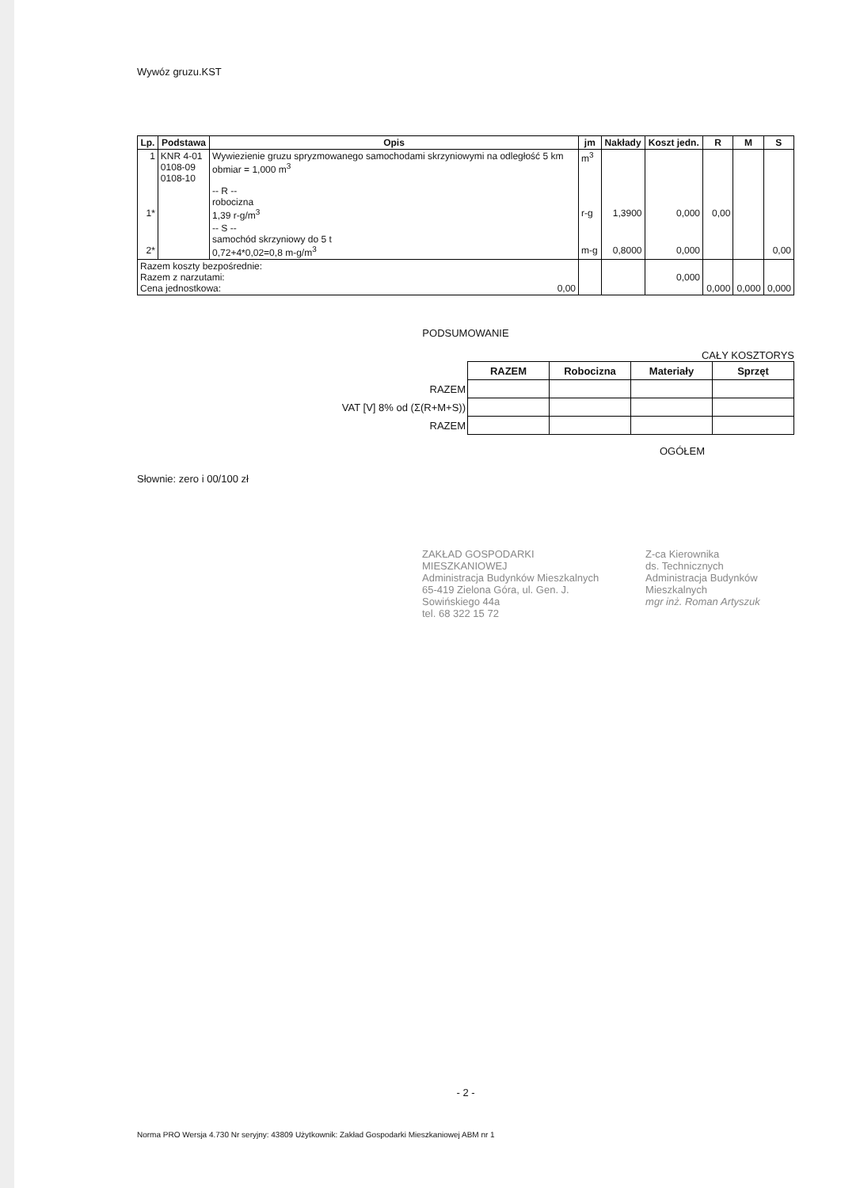Wywóz gruzu.KST
| Lp. | Podstawa | Opis | jm | Nakłady | Koszt jedn. | R | M | S |
| --- | --- | --- | --- | --- | --- | --- | --- | --- |
| 1 | KNR 4-01 0108-09 0108-10 | Wywiezienie gruzu spryzmowanego samochodami skrzyniowymi na odległość 5 km obmiar = 1,000 m<sup>3</sup> | m<sup>3</sup> | | | | | |
| 1* | | -- R -- robocizna 1,39 r-g/m<sup>3</sup> | r-g | 1,3900 | 0,000 | 0,00 | | |
| 2* | | -- S -- samochód skrzyniowy do 5 t 0,72+4*0,02=0,8 m-g/m<sup>3</sup> | m-g | 0,8000 | 0,000 | | | 0,00 |
| Razem koszty bezpośrednie: Razem z narzutami: Cena jednostkowa: 0,00 | | | | | 0,000 | 0,000 | 0,000 | 0,000 |
PODSUMOWANIE
CAŁY KOSZTORYS
| | RAZEM | Robocizna | Materiały | Sprzęt |
| RAZEM | | | | |
| VAT [V] 8% od (Σ(R+M+S)) | | | | |
| RAZEM | | | | |
OGÓŁEM
Słownie: zero i 00/100 zł
ZAKŁAD GOSPODARKI MIESZKANIOWEJ
Administracja Budynków Mieszkalnych
65-419 Zielona Góra, ul. Gen. J. Sowińskiego 44a
tel. 68 322 15 72
Z-ca Kierownika
ds. Technicznych
Administracja Budynków Mieszkalnych
mgr inż. Roman Artyszuk
- 2 -
Norma PRO Wersja 4.730 Nr seryjny: 43809 Użytkownik: Zakład Gospodarki Mieszkaniowej ABM nr 1